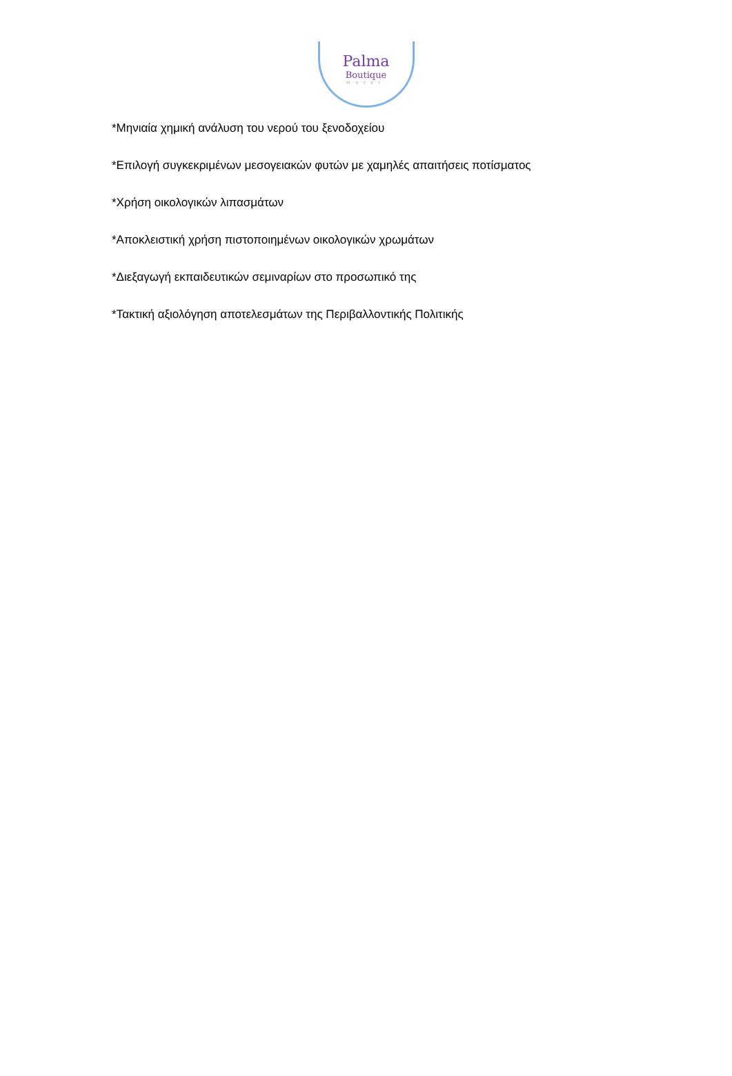Palma
Boutique
Hotel
*Μηνιαία χημική ανάλυση του νερού του ξενοδοχείου
*Επιλογή συγκεκριμένων μεσογειακών φυτών με χαμηλές απαιτήσεις ποτίσματος
*Χρήση οικολογικών λιπασμάτων
*Αποκλειστική χρήση πιστοποιημένων οικολογικών χρωμάτων
*Διεξαγωγή εκπαιδευτικών σεμιναρίων στο προσωπικό της
*Τακτική αξιολόγηση αποτελεσμάτων της Περιβαλλοντικής Πολιτικής